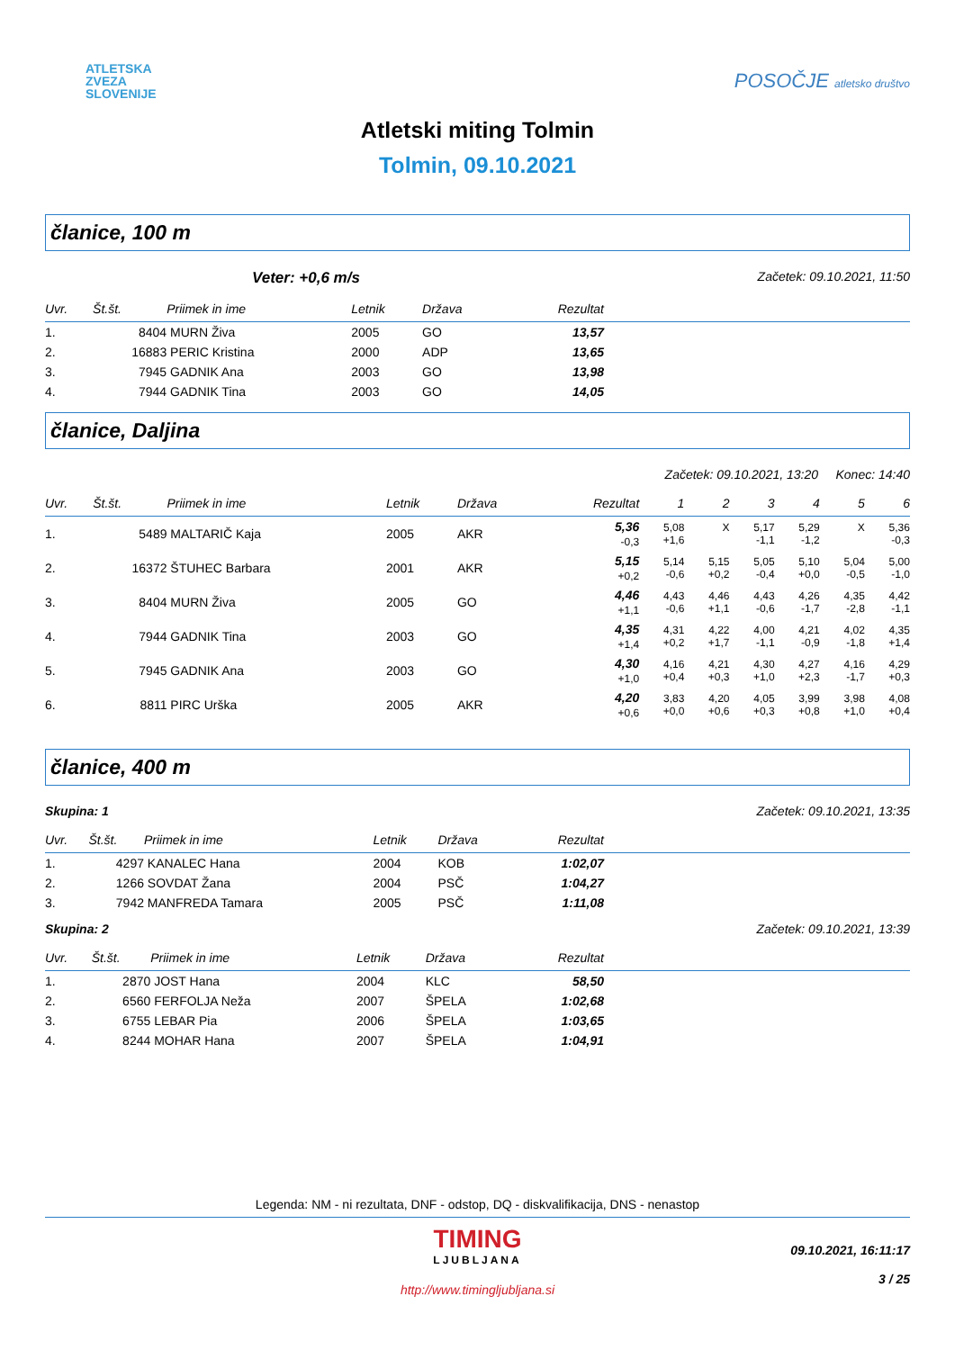ATLETSKA
ZVEZA
SLOVENIJE
POSOČJE atletsko društvo
Atletski miting Tolmin
Tolmin, 09.10.2021
članice, 100 m
Veter: +0,6 m/s Začetek: 09.10.2021, 11:50
| Uvr. | Št.št. | Priimek in ime | Letnik | Država | Rezultat | |
| --- | --- | --- | --- | --- | --- | --- |
| 1. | 8404 | MURN Živa | 2005 | GO | 13,57 | |
| 2. | 16883 | PERIC Kristina | 2000 | ADP | 13,65 | |
| 3. | 7945 | GADNIK Ana | 2003 | GO | 13,98 | |
| 4. | 7944 | GADNIK Tina | 2003 | GO | 14,05 | |
članice, Daljina
Začetek: 09.10.2021, 13:20 Konec: 14:40
| Uvr. | Št.št. | Priimek in ime | Letnik | Država | Rezultat | 1 | 2 | 3 | 4 | 5 | 6 | |
| --- | --- | --- | --- | --- | --- | --- | --- | --- | --- | --- | --- | --- |
| 1. | 5489 | MALTARIČ Kaja | 2005 | AKR | 5,36 -0,3 | 5,08 +1,6 | X | 5,17 -1,1 | 5,29 -1,2 | X | 5,36 -0,3 | |
| 2. | 16372 | ŠTUHEC Barbara | 2001 | AKR | 5,15 +0,2 | 5,14 -0,6 | 5,15 +0,2 | 5,05 -0,4 | 5,10 +0,0 | 5,04 -0,5 | 5,00 -1,0 | |
| 3. | 8404 | MURN Živa | 2005 | GO | 4,46 +1,1 | 4,43 -0,6 | 4,46 +1,1 | 4,43 -0,6 | 4,26 -1,7 | 4,35 -2,8 | 4,42 -1,1 | |
| 4. | 7944 | GADNIK Tina | 2003 | GO | 4,35 +1,4 | 4,31 +0,2 | 4,22 +1,7 | 4,00 -1,1 | 4,21 -0,9 | 4,02 -1,8 | 4,35 +1,4 | |
| 5. | 7945 | GADNIK Ana | 2003 | GO | 4,30 +1,0 | 4,16 +0,4 | 4,21 +0,3 | 4,30 +1,0 | 4,27 +2,3 | 4,16 -1,7 | 4,29 +0,3 | |
| 6. | 8811 | PIRC Urška | 2005 | AKR | 4,20 +0,6 | 3,83 +0,0 | 4,20 +0,6 | 4,05 +0,3 | 3,99 +0,8 | 3,98 +1,0 | 4,08 +0,4 | |
članice, 400 m
Skupina: 1 Začetek: 09.10.2021, 13:35
| Uvr. | Št.št. | Priimek in ime | Letnik | Država | Rezultat | |
| --- | --- | --- | --- | --- | --- | --- |
| 1. | 4297 | KANALEC Hana | 2004 | KOB | 1:02,07 | |
| 2. | 1266 | SOVDAT Žana | 2004 | PSČ | 1:04,27 | |
| 3. | 7942 | MANFREDA Tamara | 2005 | PSČ | 1:11,08 | |
Skupina: 2 Začetek: 09.10.2021, 13:39
| Uvr. | Št.št. | Priimek in ime | Letnik | Država | Rezultat | |
| --- | --- | --- | --- | --- | --- | --- |
| 1. | 2870 | JOST Hana | 2004 | KLC | 58,50 | |
| 2. | 6560 | FERFOLJA Neža | 2007 | ŠPELA | 1:02,68 | |
| 3. | 6755 | LEBAR Pia | 2006 | ŠPELA | 1:03,65 | |
| 4. | 8244 | MOHAR Hana | 2007 | ŠPELA | 1:04,91 | |
Legenda: NM - ni rezultata, DNF - odstop, DQ - diskvalifikacija, DNS - nenastop
TIMING
LJUBLJANA
http://www.timingljubljana.si
09.10.2021, 16:11:17
3 / 25